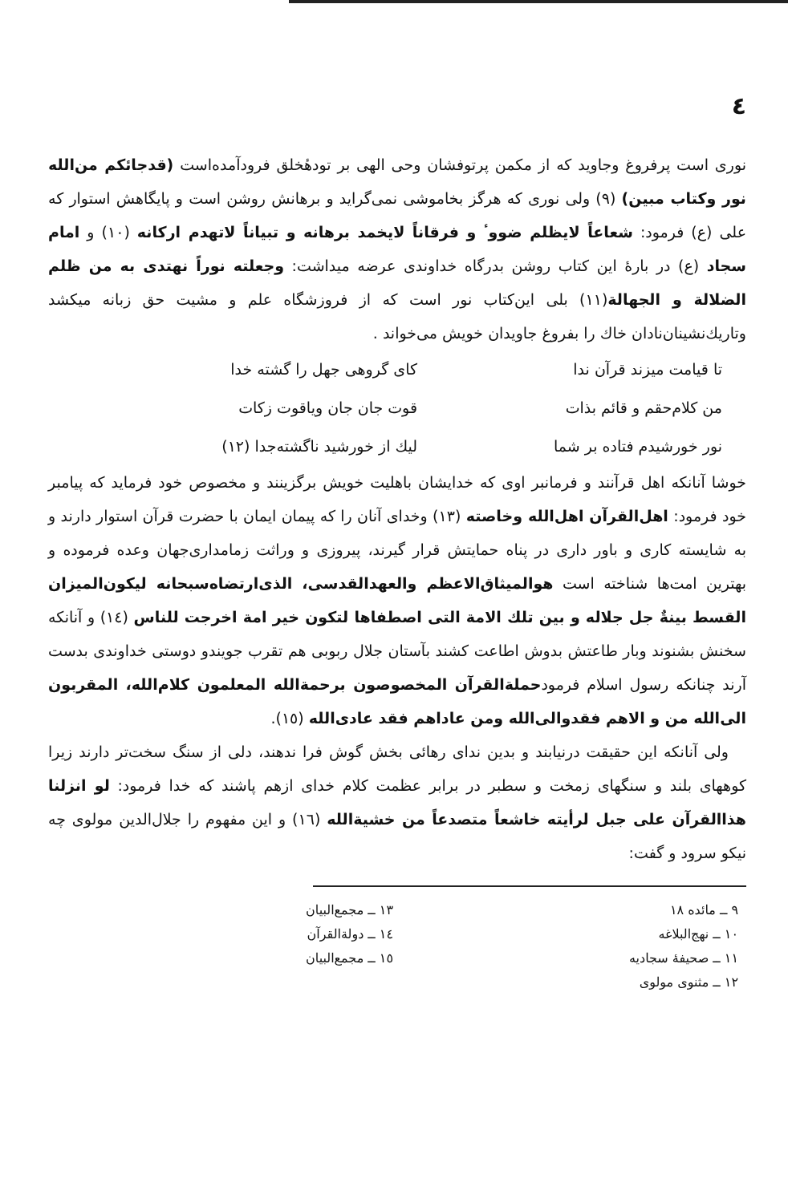٤
نوری است پرفروغ وجاوید که از مکمن پرتوفشان وحی الهی بر تودهٔخلق فرودآمده‌است (قدجائکم من‌الله نور وکتاب مبین) (٩) ولی نوری که هرگز بخاموشی نمی‌گراید و برهانش روشن است و پایگاهش استوار که علی (ع) فرمود: شعاعاً لایظلم ضووٴ و فرقاناً لایخمد برهانه و تبیاناً لاتهدم ارکانه (١٠) و امام سجاد (ع) در بارهٔ این کتاب روشن بدرگاه خداوندی عرضه میداشت: وجعلته نوراً نهتدی به من ظلم الضلالة و الجهالة(١١) بلی این‌کتاب نور است که از فروزشگاه علم و مشیت حق زبانه میکشد وتاریك‌نشینان‌نادان خاك را بفروغ جاویدان خویش می‌خواند .
تا قیامت میزند قرآن ندا
کای گروهی جهل را گشته خدا
من کلام‌حقم و قائم بذات
قوت جان جان ویاقوت زکات
نور خورشیدم فتاده بر شما
لیك از خورشید ناگشته‌جدا (١٢)
خوشا آنانکه اهل قرآنند و فرمانبر اوی که خدایشان باهلیت خویش برگزینند و مخصوص خود فرماید که پیامبر خود فرمود: اهل‌القرآن اهل‌الله وخاصته (١٣) وخدای آنان را که پیمان ایمان با حضرت قرآن استوار دارند و به شایسته کاری و باور داری در پناه حمایتش قرار گیرند، پیروزی و وراثت زمامداری‌جهان وعده فرموده و بهترین امت‌ها شناخته است هوالمیثاق‌الاعظم والعهدالقدسی، الذی‌ارتضاه‌سبحانه لیکون‌المیزان القسط بینةٌ جل جلاله و بین تلك الامة التی اصطفاها لتکون خیر امة اخرجت للناس (١٤) و آنانکه سخنش بشنوند وبار طاعتش بدوش اطاعت کشند بآستان جلال ربوبی هم تقرب جویندو دوستی خداوندی بدست آرند چنانکه رسول اسلام فرمودحملةالقرآن المخصوصون برحمةالله المعلمون کلام‌الله، المقربون الی‌الله من و الاهم فقدوالی‌الله ومن عاداهم فقد عادی‌الله (١٥).
ولی آنانکه این حقیقت درنیابند و بدین ندای رهائی بخش گوش فرا ندهند، دلی از سنگ سخت‌تر دارند زیرا کوههای بلند و سنگهای زمخت و سطبر در برابر عظمت کلام خدای ازهم پاشند که خدا فرمود: لو انزلنا هذاالقرآن علی جبل لرأیته خاشعاً متصدعاً من خشیةالله (١٦) و این مفهوم را جلال‌الدین مولوی چه نیکو سرود و گفت:
٩ ــ مائده ١٨
١٠ ــ نهج‌البلاغه
١١ ــ صحیفهٔ سجادیه
١٢ ــ مثنوی مولوی
١٣ ــ مجمع‌البیان
١٤ ــ دولة‌القرآن
١٥ ــ مجمع‌البیان